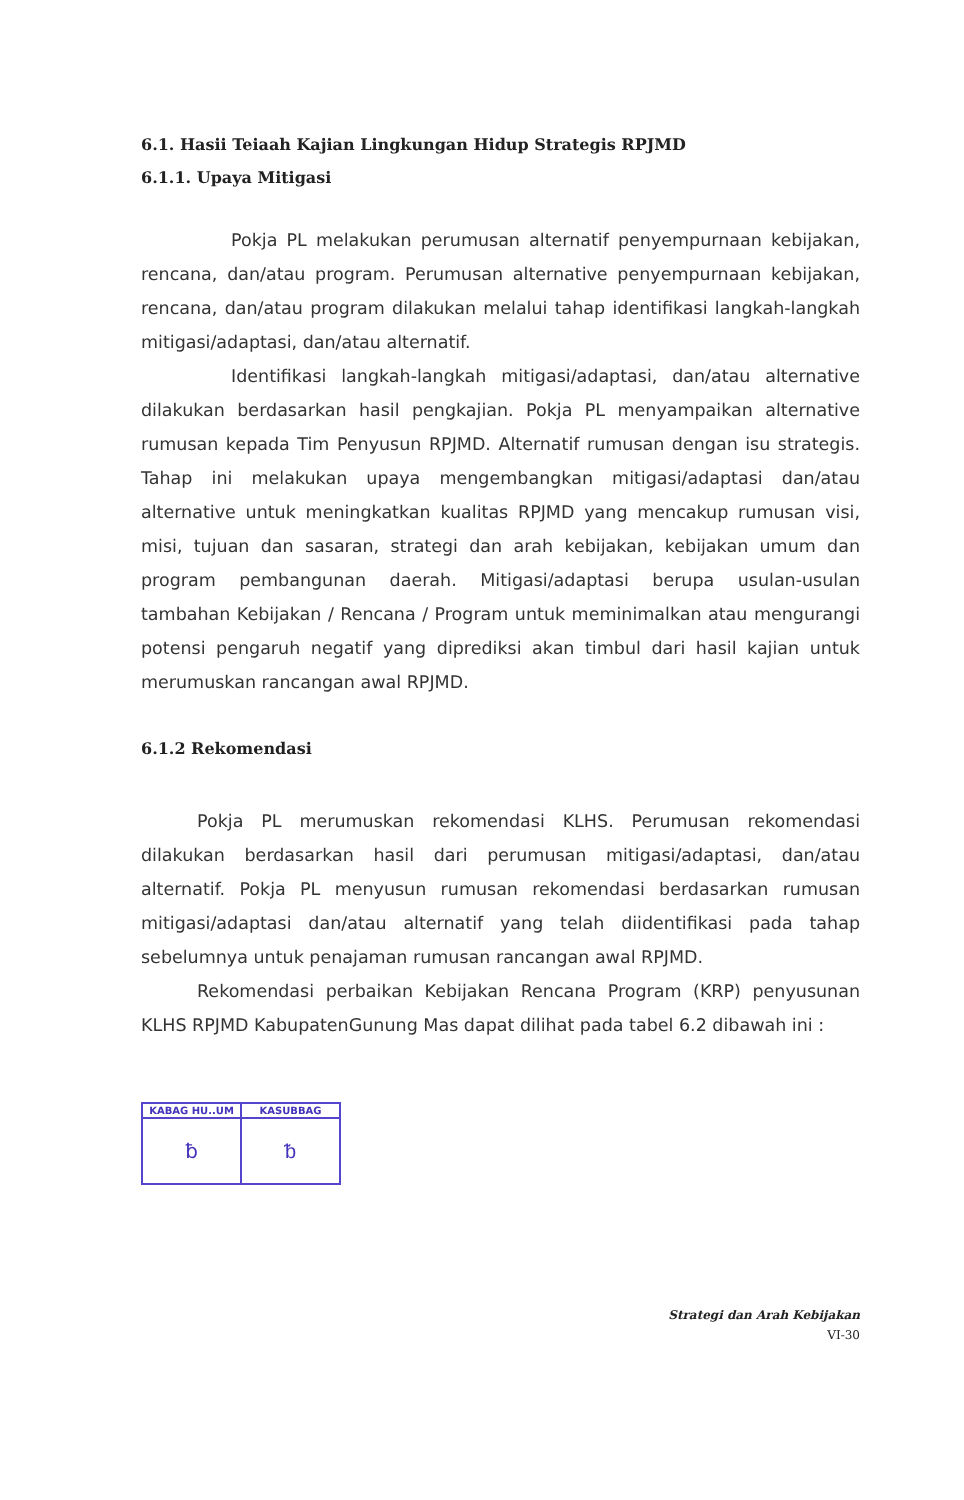6.1. Hasii Teiaah Kajian Lingkungan Hidup Strategis RPJMD
6.1.1. Upaya Mitigasi
Pokja PL melakukan perumusan alternatif penyempurnaan kebijakan, rencana, dan/atau program. Perumusan alternative penyempurnaan kebijakan, rencana, dan/atau program dilakukan melalui tahap identifikasi langkah-langkah mitigasi/adaptasi, dan/atau alternatif.
Identifikasi langkah-langkah mitigasi/adaptasi, dan/atau alternative dilakukan berdasarkan hasil pengkajian. Pokja PL menyampaikan alternative rumusan kepada Tim Penyusun RPJMD. Alternatif rumusan dengan isu strategis. Tahap ini melakukan upaya mengembangkan mitigasi/adaptasi dan/atau alternative untuk meningkatkan kualitas RPJMD yang mencakup rumusan visi, misi, tujuan dan sasaran, strategi dan arah kebijakan, kebijakan umum dan program pembangunan daerah. Mitigasi/adaptasi berupa usulan-usulan tambahan Kebijakan / Rencana / Program untuk meminimalkan atau mengurangi potensi pengaruh negatif yang diprediksi akan timbul dari hasil kajian untuk merumuskan rancangan awal RPJMD.
6.1.2 Rekomendasi
Pokja PL merumuskan rekomendasi KLHS. Perumusan rekomendasi dilakukan berdasarkan hasil dari perumusan mitigasi/adaptasi, dan/atau alternatif. Pokja PL menyusun rumusan rekomendasi berdasarkan rumusan mitigasi/adaptasi dan/atau alternatif yang telah diidentifikasi pada tahap sebelumnya untuk penajaman rumusan rancangan awal RPJMD.
Rekomendasi perbaikan Kebijakan Rencana Program (KRP) penyusunan KLHS RPJMD KabupatenGunung Mas dapat dilihat pada tabel 6.2 dibawah ini :
| KABAG HU..UM | KASUBBAG |
| --- | --- |
| ƀ | ᵬ |
Strategi dan Arah Kebijakan
VI-30